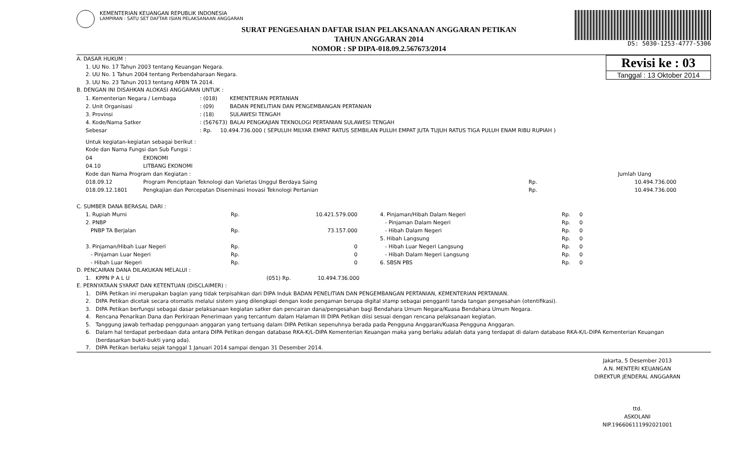KEMENTERIAN KEUANGAN REPUBLIK INDONESIA
LAMPIRAN : SATU SET DAFTAR ISIAN PELAKSANAAN ANGGARAN
SURAT PENGESAHAN DAFTAR ISIAN PELAKSANAAN ANGGARAN PETIKAN
TAHUN ANGGARAN 2014
NOMOR : SP DIPA-018.09.2.567673/2014
DS: 5030-1253-4777-5306
Revisi ke : 03
Tanggal : 13 Oktober 2014
A. DASAR HUKUM :
1. UU No. 17 Tahun 2003 tentang Keuangan Negara.
2. UU No. 1 Tahun 2004 tentang Perbendaharaan Negara.
3. UU No. 23 Tahun 2013 tentang APBN TA 2014.
B. DENGAN INI DISAHKAN ALOKASI ANGGARAN UNTUK :
| 1. Kementerian Negara / Lembaga | : (018) | KEMENTERIAN PERTANIAN |
| 2. Unit Organisasi | : (09) | BADAN PENELITIAN DAN PENGEMBANGAN PERTANIAN |
| 3. Provinsi | : (18) | SULAWESI TENGAH |
| 4. Kode/Nama Satker | : (567673) | BALAI PENGKAJIAN TEKNOLOGI PERTANIAN SULAWESI TENGAH |
| Sebesar | : Rp. 10.494.736.000 ( SEPULUH MILYAR EMPAT RATUS SEMBILAN PULUH EMPAT JUTA TUJUH RATUS TIGA PULUH ENAM RIBU RUPIAH ) | |
Untuk kegiatan-kegiatan sebagai berikut :
Kode dan Nama Fungsi dan Sub Fungsi :
| 04 | EKONOMI | | |
| 04.10 | LITBANG EKONOMI | | |
| Kode dan Nama Program dan Kegiatan : | | | Jumlah Uang |
| 018.09.12 | Program Penciptaan Teknologi dan Varietas Unggul Berdaya Saing | Rp. | 10.494.736.000 |
| 018.09.12.1801 | Pengkajian dan Percepatan Diseminasi Inovasi Teknologi Pertanian | Rp. | 10.494.736.000 |
C. SUMBER DANA BERASAL DARI :
| 1. Rupiah Murni | Rp. | 10.421.579.000 | 4. Pinjaman/Hibah Dalam Negeri | Rp. | 0 |
| 2. PNBP | | | - Pinjaman Dalam Negeri | Rp. | 0 |
| PNBP TA Berjalan | Rp. | 73.157.000 | - Hibah Dalam Negeri | Rp. | 0 |
| | | | 5. Hibah Langsung | Rp. | 0 |
| 3. Pinjaman/Hibah Luar Negeri | Rp. | 0 | - Hibah Luar Negeri Langsung | Rp. | 0 |
| - Pinjaman Luar Negeri | Rp. | 0 | - Hibah Dalam Negeri Langsung | Rp. | 0 |
| - Hibah Luar Negeri | Rp. | 0 | 6. SBSN PBS | Rp. | 0 |
D. PENCAIRAN DANA DILAKUKAN MELALUI :
1. KPPN P A L U (051) Rp. 10.494.736.000
E. PERNYATAAN SYARAT DAN KETENTUAN (DISCLAIMER) :
1. DIPA Petikan ini merupakan bagian yang tidak terpisahkan dari DIPA Induk BADAN PENELITIAN DAN PENGEMBANGAN PERTANIAN, KEMENTERIAN PERTANIAN.
2. DIPA Petikan dicetak secara otomatis melalui sistem yang dilengkapi dengan kode pengaman berupa digital stamp sebagai pengganti tanda tangan pengesahan (otentifikasi).
3. DIPA Petikan berfungsi sebagai dasar pelaksanaan kegiatan satker dan pencairan dana/pengesahan bagi Bendahara Umum Negara/Kuasa Bendahara Umum Negara.
4. Rencana Penarikan Dana dan Perkiraan Penerimaan yang tercantum dalam Halaman III DIPA Petikan diisi sesuai dengan rencana pelaksanaan kegiatan.
5. Tanggung jawab terhadap penggunaan anggaran yang tertuang dalam DIPA Petikan sepenuhnya berada pada Pengguna Anggaran/Kuasa Pengguna Anggaran.
6. Dalam hal terdapat perbedaan data antara DIPA Petikan dengan database RKA-K/L-DIPA Kementerian Keuangan maka yang berlaku adalah data yang terdapat di dalam database RKA-K/L-DIPA Kementerian Keuangan
(berdasarkan bukti-bukti yang ada).
7. DIPA Petikan berlaku sejak tanggal 1 Januari 2014 sampai dengan 31 Desember 2014.
Jakarta, 5 Desember 2013
A.N. MENTERI KEUANGAN
DIREKTUR JENDERAL ANGGARAN
ttd.
ASKOLANI
NIP.196606111992021001